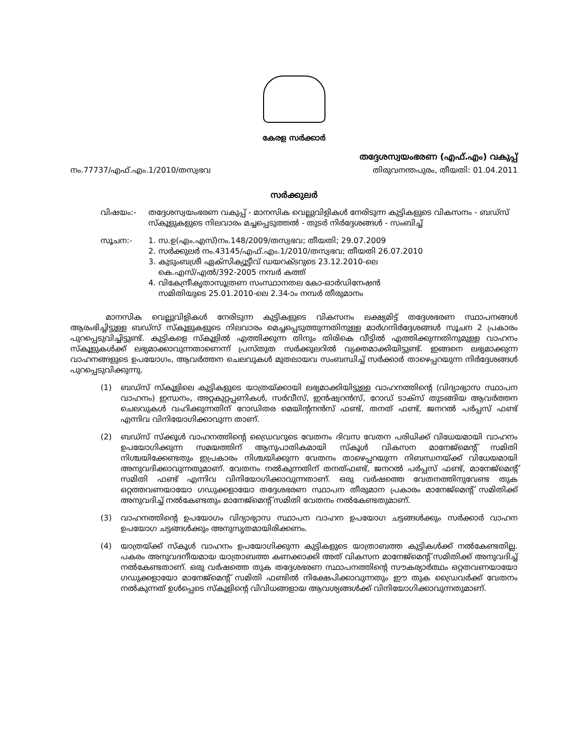കേരള സർക്കാർ
തദ്ദേശസ്വയംഭരണ (എഫ്.എം) വകുപ്പ്
നം.77737/എഫ്.എം.1/2010/തസ്വഭവ തിരുവനന്തപുരം, തീയതി: 01.04.2011
സർക്കുലർ
വിഷയം:- തദ്ദേശസ്വയംഭരണ വകുപ്പ് - മാനസിക വെല്ലുവിളികൾ നേരിടുന്ന കുട്ടികളുടെ വികസനം - ബഡ്സ് സ്കൂളുകളുടെ നിലവാരം മച്ചപ്പെടുത്തൽ - തുടർ നിർദ്ദേശങ്ങൾ - സംബിച്ച്
സൂചന:- 1. സ.ഉ(എം.എസ്)നം.148/2009/തസ്വഭവ; തീയതി; 29.07.2009
2. സർക്കുലർ നം.43145/എഫ്.എം.1/2010/തസ്വഭവ; തീയതി 26.07.2010
3. കുടുംബശ്രീ ഏക്സിക്യൂട്ടീവ് ഡയറക്ടറുടെ 23.12.2010-ലെ
കെ.എസ്/എൽ/392-2005 നമ്പർ കത്ത്
4. വികേന്ദ്രീകൃതാസൂത്രണ സംസ്ഥാനതല കോ-ഓർഡിനേഷൻ
സമിതിയുടെ 25.01.2010-ലെ 2.34-ാം നമ്പർ തീരുമാനം
മാനസിക വെല്ലുവിളികൾ നേരിടുന്ന കുട്ടികളുടെ വികസനം ലക്ഷ്യമിട്ട് തദ്ദേശഭരണ സ്ഥാപനങ്ങൾ ആരംഭിച്ചിട്ടുള്ള ബഡ്സ് സ്കൂളുകളുടെ നിലവാരം മെച്ചപ്പെടുത്തുന്നതിനുള്ള മാർഗനിർദ്ദേശങ്ങൾ സൂചന 2 പ്രകാരം പുറപ്പെടുവിച്ചിട്ടുണ്ട്. കുട്ടികളെ സ്കൂളിൽ എത്തിക്കുന്ന തിനും തിരികെ വീട്ടിൽ എത്തിക്കുന്നതിനുമുള്ള വാഹനം സ്കൂളുകൾക്ക് ലഭ്യമാക്കാവുന്നതാണെന്ന് പ്രസ്തുത സർക്കുലറിൽ വ്യക്തമാക്കിയിട്ടുണ്ട്. ഇങ്ങനെ ലഭ്യമാക്കുന്ന വാഹനങ്ങളുടെ ഉപയോഗം, ആവർത്തന ചെലവുകൾ മുതലായവ സംബന്ധിച്ച് സർക്കാർ താഴെപ്പറയുന്ന നിർദ്ദേശങ്ങൾ പുറപ്പെടുവിക്കുന്നു.
(1) ബഡ്സ് സ്കൂളിലെ കുട്ടികളുടെ യാത്രയ്ക്കായി ലഭ്യമാക്കിയിട്ടുള്ള വാഹനത്തിന്റെ (വിദ്യാഭ്യാസ സ്ഥാപന വാഹനം) ഇന്ധനം, അറ്റകുറ്റപ്പണികൾ, സർവീസ്, ഇൻഷ്വറൻസ്, റോഡ് ടാക്സ് തുടങ്ങിയ ആവർത്തന ചെലവുകൾ വഹിക്കുന്നതിന് റോഡിതര മെയിന്റനൻസ് ഫണ്ട്, തനത് ഫണ്ട്, ജനറൽ പർപ്പസ് ഫണ്ട് എന്നിവ വിനിയോഗിക്കാവുന്ന താണ്.
(2) ബഡ്സ് സ്ക്കൂൾ വാഹനത്തിന്റെ ഡ്രൈവറുടെ വേതനം ദിവസ വേതന പരിധിക്ക് വിധേയമായി വാഹനം ഉപയോഗിക്കുന്ന സമയത്തിന് ആനുപാതികമായി സ്കൂൾ വികസന മാനേജ്മെന്റ് സമിതി നിശ്ചയിക്കേണ്ടതും ഇപ്രകാരം നിശ്ചയിക്കുന്ന വേതനം താഴെപ്പറയുന്ന നിബന്ധനയ്ക്ക് വിധേയമായി അനുവദിക്കാവുന്നതുമാണ്. വേതനം നൽകുന്നതിന് തനത്ഫണ്ട്, ജനറൽ പർപ്പസ് ഫണ്ട്, മാനേജ്മെന്റ് സമിതി ഫണ്ട് എന്നിവ വിനിയോഗിക്കാവുന്നതാണ്. ഒരു വർഷത്തെ വേതനത്തിനുവേണ്ട തുക ഒറ്റത്തവണയായോ ഗഡുക്കളായോ തദ്ദേശഭരണ സ്ഥാപന തീരുമാന പ്രകാരം മാനേജ്മെന്റ് സമിതിക്ക് അനുവദിച്ച് നൽകേണ്ടതും മാനേജ്മെന്റ് സമിതി വേതനം നൽകേണ്ടതുമാണ്.
(3) വാഹനത്തിന്റെ ഉപയോഗം വിദ്യാഭ്യാസ സ്ഥാപന വാഹന ഉപയോഗ ചട്ടങ്ങൾക്കും സർക്കാർ വാഹന ഉപയോഗ ചട്ടങ്ങൾക്കും അനുസൃതമായിരിക്കണം.
(4) യാത്രയ്ക്ക് സ്കൂൾ വാഹനം ഉപയോഗിക്കുന്ന കുട്ടികളുടെ യാത്രാബത്ത കുട്ടികൾക്ക് നൽകേണ്ടതില്ല. പകരം അനുവദനീയമായ യാത്രാബത്ത കണക്കാക്കി അത് വികസന മാനേജ്മെന്റ് സമിതിക്ക് അനുവദിച്ച് നൽകേണ്ടതാണ്. ഒരു വർഷത്തെ തുക തദ്ദേശഭരണ സ്ഥാപനത്തിന്റെ സൗകര്യാർത്ഥം ഒറ്റതവണയായോ ഗഡുക്കളായോ മാനേജ്മെന്റ് സമിതി ഫണ്ടിൽ നിക്ഷേപിക്കാവുന്നതും ഈ തുക ഡ്രൈവർക്ക് വേതനം നൽകുന്നത് ഉൾപ്പെടെ സ്കൂളിന്റെ വിവിധങ്ങളായ ആവശ്യങ്ങൾക്ക് വിനിയോഗിക്കാവുന്നതുമാണ്.